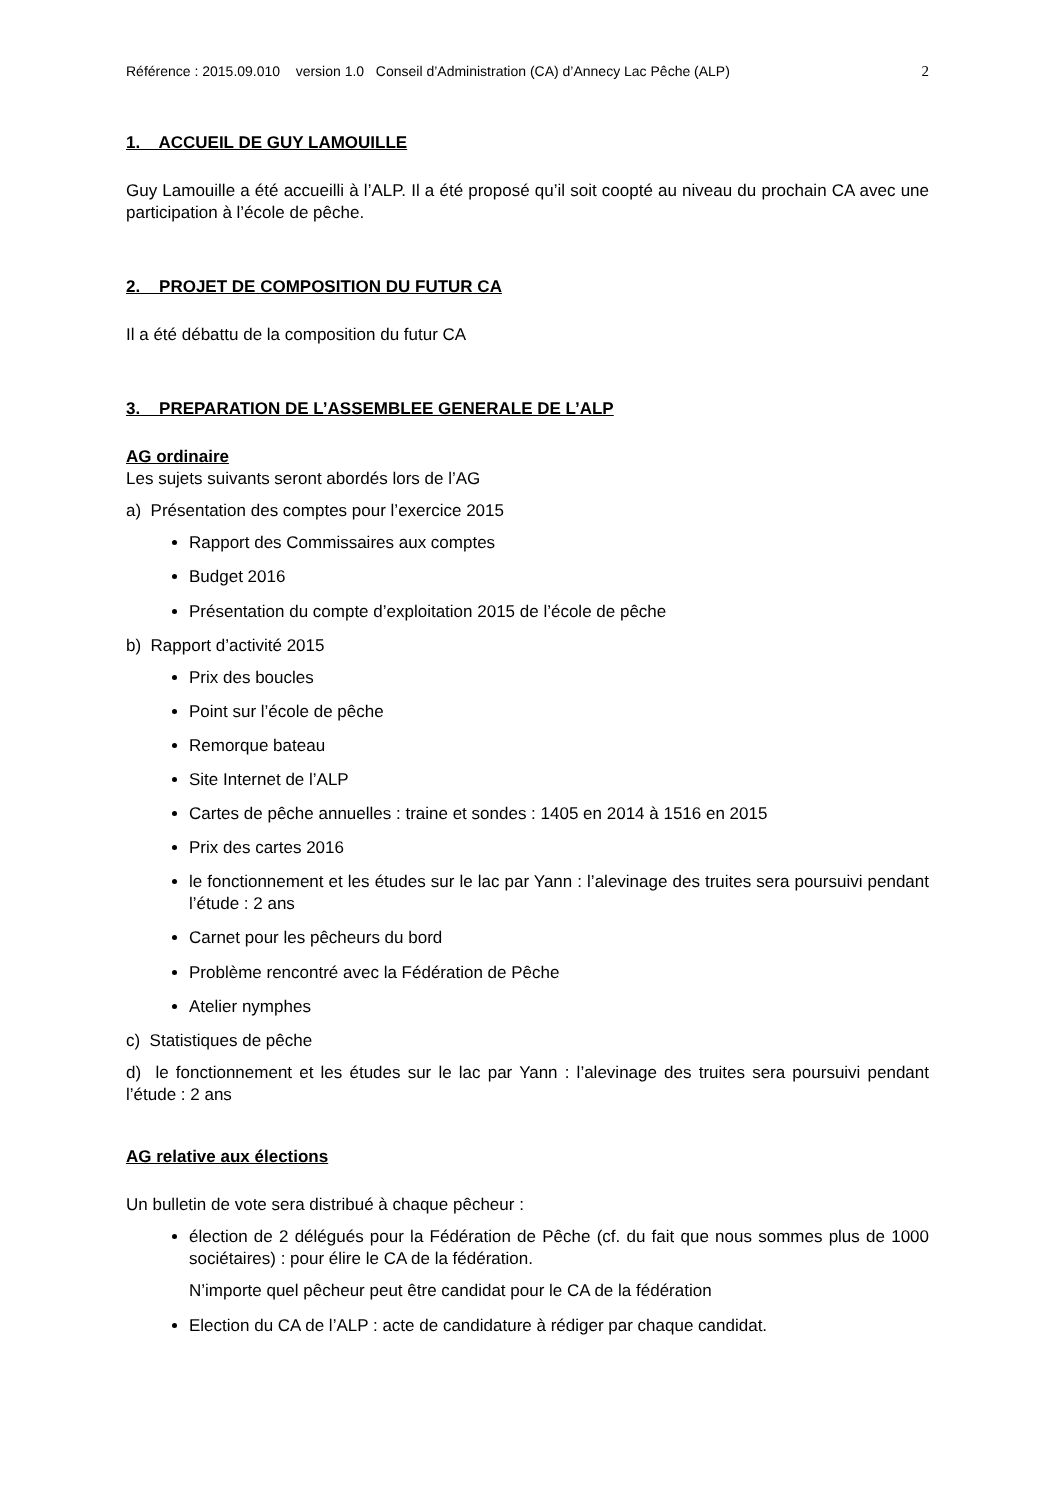Référence : 2015.09.010 version 1.0 Conseil d’Administration (CA) d’Annecy Lac Pêche (ALP) 2
1. ACCUEIL DE GUY LAMOUILLE
Guy Lamouille a été accueilli à l’ALP. Il a été proposé qu’il soit coopté au niveau du prochain CA avec une participation à l’école de pêche.
2. PROJET DE COMPOSITION DU FUTUR CA
Il a été débattu de la composition du futur CA
3. PREPARATION DE L’ASSEMBLEE GENERALE DE L’ALP
AG ordinaire
Les sujets suivants seront abordés lors de l’AG
a) Présentation des comptes pour l’exercice 2015
Rapport des Commissaires aux comptes
Budget 2016
Présentation du compte d’exploitation 2015 de l’école de pêche
b) Rapport d’activité 2015
Prix des boucles
Point sur l’école de pêche
Remorque bateau
Site Internet de l’ALP
Cartes de pêche annuelles : traine et sondes : 1405 en 2014 à 1516 en 2015
Prix des cartes 2016
le fonctionnement et les études sur le lac par Yann : l’alevinage des truites sera poursuivi pendant l’étude : 2 ans
Carnet pour les pêcheurs du bord
Problème rencontré avec la Fédération de Pêche
Atelier nymphes
c) Statistiques de pêche
d) le fonctionnement et les études sur le lac par Yann : l’alevinage des truites sera poursuivi pendant l’étude : 2 ans
AG relative aux élections
Un bulletin de vote sera distribué à chaque pêcheur :
élection de 2 délégués pour la Fédération de Pêche (cf. du fait que nous sommes plus de 1000 sociétaires) : pour élire le CA de la fédération.
N’importe quel pêcheur peut être candidat pour le CA de la fédération
Election du CA de l’ALP : acte de candidature à rédiger par chaque candidat.